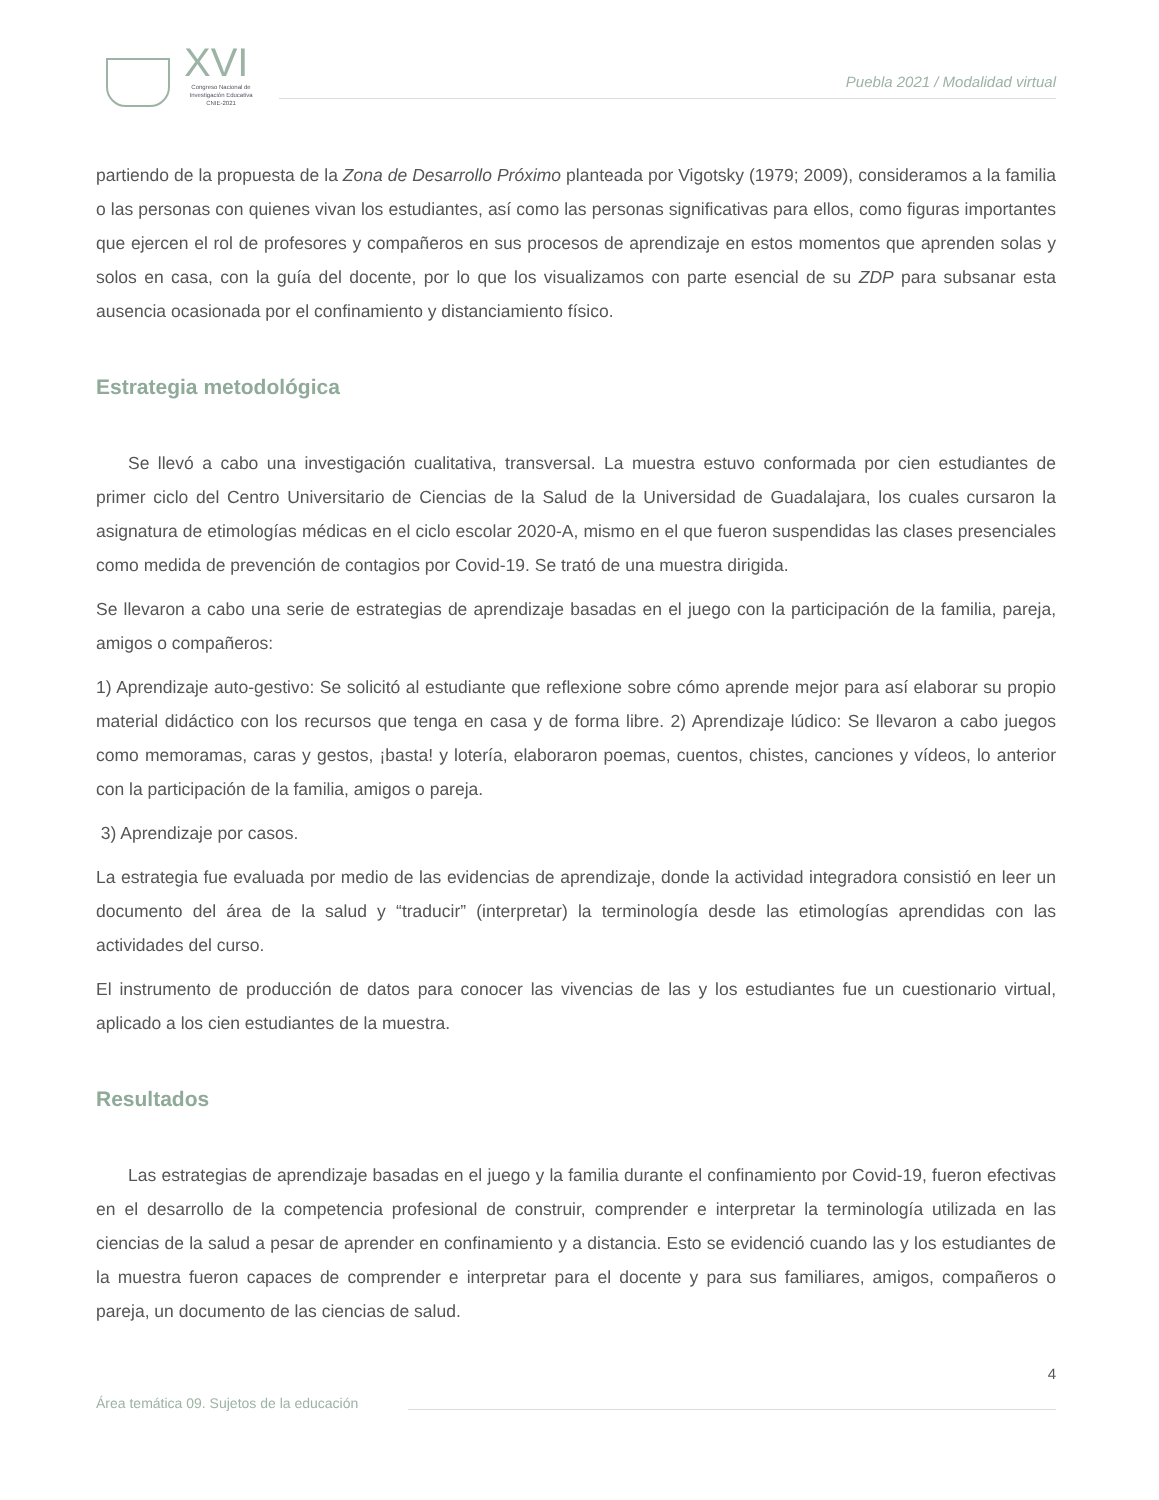XVI
Congreso Nacional de
Investigación Educativa
CNIE-2021
Puebla 2021 / Modalidad virtual
partiendo de la propuesta de la Zona de Desarrollo Próximo planteada por Vigotsky (1979; 2009), consideramos a la familia o las personas con quienes vivan los estudiantes, así como las personas significativas para ellos, como figuras importantes que ejercen el rol de profesores y compañeros en sus procesos de aprendizaje en estos momentos que aprenden solas y solos en casa, con la guía del docente, por lo que los visualizamos con parte esencial de su ZDP para subsanar esta ausencia ocasionada por el confinamiento y distanciamiento físico.
Estrategia metodológica
Se llevó a cabo una investigación cualitativa, transversal. La muestra estuvo conformada por cien estudiantes de primer ciclo del Centro Universitario de Ciencias de la Salud de la Universidad de Guadalajara, los cuales cursaron la asignatura de etimologías médicas en el ciclo escolar 2020-A, mismo en el que fueron suspendidas las clases presenciales como medida de prevención de contagios por Covid-19. Se trató de una muestra dirigida.
Se llevaron a cabo una serie de estrategias de aprendizaje basadas en el juego con la participación de la familia, pareja, amigos o compañeros:
1) Aprendizaje auto-gestivo: Se solicitó al estudiante que reflexione sobre cómo aprende mejor para así elaborar su propio material didáctico con los recursos que tenga en casa y de forma libre. 2) Aprendizaje lúdico: Se llevaron a cabo juegos como memoramas, caras y gestos, ¡basta! y lotería, elaboraron poemas, cuentos, chistes, canciones y vídeos, lo anterior con la participación de la familia, amigos o pareja.
3) Aprendizaje por casos.
La estrategia fue evaluada por medio de las evidencias de aprendizaje, donde la actividad integradora consistió en leer un documento del área de la salud y “traducir” (interpretar) la terminología desde las etimologías aprendidas con las actividades del curso.
El instrumento de producción de datos para conocer las vivencias de las y los estudiantes fue un cuestionario virtual, aplicado a los cien estudiantes de la muestra.
Resultados
Las estrategias de aprendizaje basadas en el juego y la familia durante el confinamiento por Covid-19, fueron efectivas en el desarrollo de la competencia profesional de construir, comprender e interpretar la terminología utilizada en las ciencias de la salud a pesar de aprender en confinamiento y a distancia. Esto se evidenció cuando las y los estudiantes de la muestra fueron capaces de comprender e interpretar para el docente y para sus familiares, amigos, compañeros o pareja, un documento de las ciencias de salud.
4
Área temática 09. Sujetos de la educación